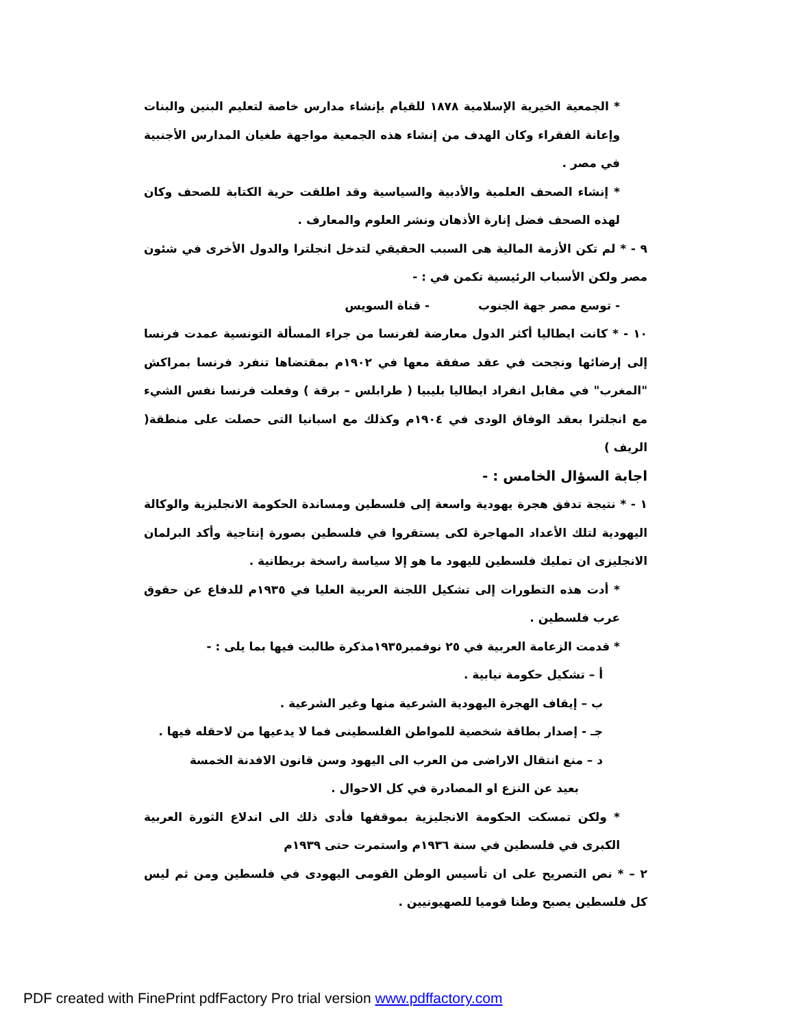* الجمعية الخيرية الإسلامية ١٨٧٨ للقيام بإنشاء مدارس خاصة لتعليم البنين والبنات وإعانة الفقراء وكان الهدف من إنشاء هذه الجمعية مواجهة طغيان المدارس الأجنبية في مصر .
* إنشاء الصحف العلمية والأدبية والسياسية وقد اطلقت حرية الكتابة للصحف وكان لهذه الصحف فضل إنارة الأذهان ونشر العلوم والمعارف .
٩ - * لم تكن الأزمة المالية هى السبب الحقيقي لتدخل انجلترا والدول الأخرى في شئون مصر ولكن الأسباب الرئيسية تكمن في : -
- توسع مصر جهة الجنوب - قناة السويس
١٠ - * كانت ايطاليا أكثر الدول معارضة لفرنسا من جراء المسألة التونسية عمدت فرنسا إلى إرضائها ونجحت في عقد صفقة معها في ١٩٠٢م بمقتضاها تنفرد فرنسا بمراكش "المغرب" في مقابل انفراد ايطاليا بليبيا ( طرابلس – برقة ) وفعلت فرنسا نفس الشيء مع انجلترا بعقد الوفاق الودى في ١٩٠٤م وكذلك مع اسبانيا التى حصلت على منطقة( الريف )
اجابة السؤال الخامس : -
١ - * نتيجة تدفق هجرة يهودية واسعة إلى فلسطين ومساندة الحكومة الانجليزية والوكالة اليهودية لتلك الأعداد المهاجرة لكى يستقروا في فلسطين بصورة إنتاجية وأكد البرلمان الانجليزى ان تمليك فلسطين لليهود ما هو إلا سياسة راسخة بريطانية .
* أدت هذه التطورات إلى تشكيل اللجنة العربية العليا في ١٩٣٥م للدفاع عن حقوق عرب فلسطين .
* قدمت الزعامة العربية في ٢٥ نوفمبر١٩٣٥مذكرة طالبت فيها بما يلى : -
أ – تشكيل حكومة نيابية .
ب – إيقاف الهجرة اليهودية الشرعية منها وغير الشرعية .
جـ - إصدار بطاقة شخصية للمواطن الفلسطينى فما لا يدعيها من لاحقله فيها .
د – منع انتقال الاراضى من العرب الى اليهود وسن قانون الافدنة الخمسة
بعيد عن النزع او المصادرة في كل الاحوال .
* ولكن تمسكت الحكومة الانجليزية بموقفها فأدى ذلك الى اندلاع الثورة العربية الكبرى في فلسطين في سنة ١٩٣٦م واستمرت حتى ١٩٣٩م
٢ – * نص التصريح على ان تأسيس الوطن القومى اليهودى في فلسطين ومن ثم ليس كل فلسطين يصبح وطنا قوميا للصهيونيين .
PDF created with FinePrint pdfFactory Pro trial version www.pdffactory.com